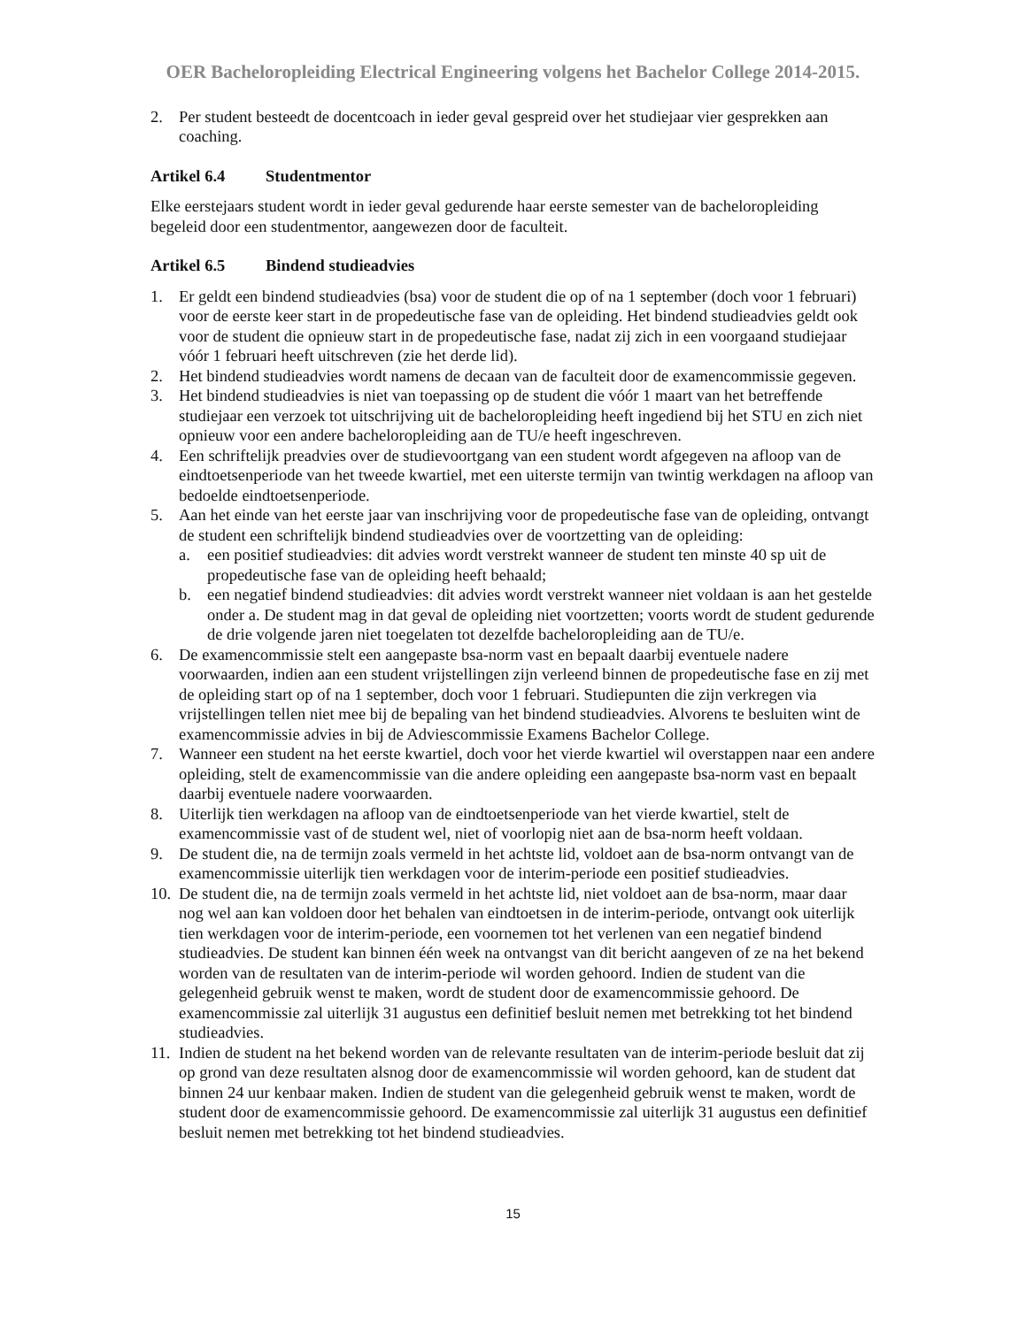OER Bacheloropleiding Electrical Engineering volgens het Bachelor College 2014-2015.
2. Per student besteedt de docentcoach in ieder geval gespreid over het studiejaar vier gesprekken aan coaching.
Artikel 6.4 Studentmentor
Elke eerstejaars student wordt in ieder geval gedurende haar eerste semester van de bacheloropleiding begeleid door een studentmentor, aangewezen door de faculteit.
Artikel 6.5 Bindend studieadvies
1. Er geldt een bindend studieadvies (bsa) voor de student die op of na 1 september (doch voor 1 februari) voor de eerste keer start in de propedeutische fase van de opleiding. Het bindend studieadvies geldt ook voor de student die opnieuw start in de propedeutische fase, nadat zij zich in een voorgaand studiejaar vóór 1 februari heeft uitschreven (zie het derde lid).
2. Het bindend studieadvies wordt namens de decaan van de faculteit door de examencommissie gegeven.
3. Het bindend studieadvies is niet van toepassing op de student die vóór 1 maart van het betreffende studiejaar een verzoek tot uitschrijving uit de bacheloropleiding heeft ingediend bij het STU en zich niet opnieuw voor een andere bacheloropleiding aan de TU/e heeft ingeschreven.
4. Een schriftelijk preadvies over de studievoortgang van een student wordt afgegeven na afloop van de eindtoetsenperiode van het tweede kwartiel, met een uiterste termijn van twintig werkdagen na afloop van bedoelde eindtoetsenperiode.
5. Aan het einde van het eerste jaar van inschrijving voor de propedeutische fase van de opleiding, ontvangt de student een schriftelijk bindend studieadvies over de voortzetting van de opleiding:
a. een positief studieadvies: dit advies wordt verstrekt wanneer de student ten minste 40 sp uit de propedeutische fase van de opleiding heeft behaald;
b. een negatief bindend studieadvies: dit advies wordt verstrekt wanneer niet voldaan is aan het gestelde onder a. De student mag in dat geval de opleiding niet voortzetten; voorts wordt de student gedurende de drie volgende jaren niet toegelaten tot dezelfde bacheloropleiding aan de TU/e.
6. De examencommissie stelt een aangepaste bsa-norm vast en bepaalt daarbij eventuele nadere voorwaarden, indien aan een student vrijstellingen zijn verleend binnen de propedeutische fase en zij met de opleiding start op of na 1 september, doch voor 1 februari. Studiepunten die zijn verkregen via vrijstellingen tellen niet mee bij de bepaling van het bindend studieadvies. Alvorens te besluiten wint de examencommissie advies in bij de Adviescommissie Examens Bachelor College.
7. Wanneer een student na het eerste kwartiel, doch voor het vierde kwartiel wil overstappen naar een andere opleiding, stelt de examencommissie van die andere opleiding een aangepaste bsa-norm vast en bepaalt daarbij eventuele nadere voorwaarden.
8. Uiterlijk tien werkdagen na afloop van de eindtoetsenperiode van het vierde kwartiel, stelt de examencommissie vast of de student wel, niet of voorlopig niet aan de bsa-norm heeft voldaan.
9. De student die, na de termijn zoals vermeld in het achtste lid, voldoet aan de bsa-norm ontvangt van de examencommissie uiterlijk tien werkdagen voor de interim-periode een positief studieadvies.
10.
De student die, na de termijn zoals vermeld in het achtste lid, niet voldoet aan de bsa-norm, maar daar nog wel aan kan voldoen door het behalen van eindtoetsen in de interim-periode, ontvangt ook uiterlijk tien werkdagen voor de interim-periode, een voornemen tot het verlenen van een negatief bindend studieadvies. De student kan binnen één week na ontvangst van dit bericht aangeven of ze na het bekend worden van de resultaten van de interim-periode wil worden gehoord. Indien de student van die gelegenheid gebruik wenst te maken, wordt de student door de examencommissie gehoord. De examencommissie zal uiterlijk 31 augustus een definitief besluit nemen met betrekking tot het bindend studieadvies.
11.
Indien de student na het bekend worden van de relevante resultaten van de interim-periode besluit dat zij op grond van deze resultaten alsnog door de examencommissie wil worden gehoord, kan de student dat binnen 24 uur kenbaar maken. Indien de student van die gelegenheid gebruik wenst te maken, wordt de student door de examencommissie gehoord. De examencommissie zal uiterlijk 31 augustus een definitief besluit nemen met betrekking tot het bindend studieadvies.
15